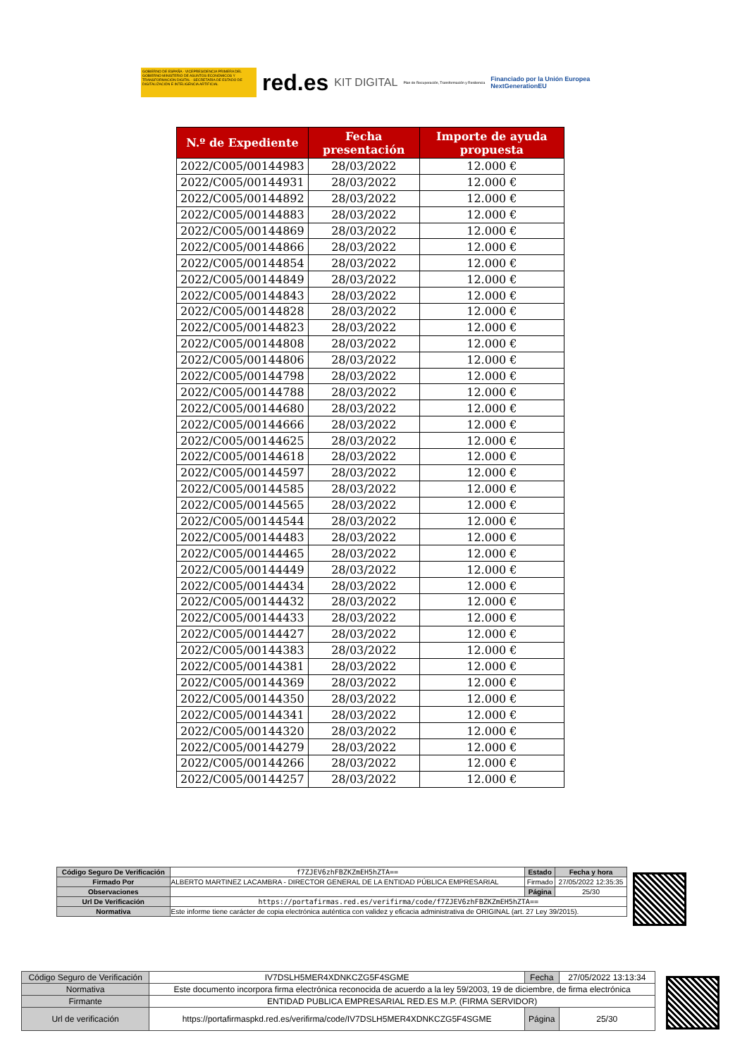GOBIERNO DE ESPAÑA · VICEPRESIDENCIA PRIMERA DEL GOBIERNO MINISTERIO DE ASUNTOS ECONÓMICOS Y TRANSFORMACIÓN DIGITAL · SECRETARÍA DE ESTADO DE DIGITALIZACIÓN E INTELIGENCIA ARTIFICIAL
red.es KIT DIGITAL Plan de Recuperación, Transformación y Resiliencia Financiado por la Unión Europea
NextGenerationEU
| N.º de Expediente | Fecha presentación | Importe de ayuda propuesta |
| --- | --- | --- |
| 2022/C005/00144983 | 28/03/2022 | 12.000 € |
| 2022/C005/00144931 | 28/03/2022 | 12.000 € |
| 2022/C005/00144892 | 28/03/2022 | 12.000 € |
| 2022/C005/00144883 | 28/03/2022 | 12.000 € |
| 2022/C005/00144869 | 28/03/2022 | 12.000 € |
| 2022/C005/00144866 | 28/03/2022 | 12.000 € |
| 2022/C005/00144854 | 28/03/2022 | 12.000 € |
| 2022/C005/00144849 | 28/03/2022 | 12.000 € |
| 2022/C005/00144843 | 28/03/2022 | 12.000 € |
| 2022/C005/00144828 | 28/03/2022 | 12.000 € |
| 2022/C005/00144823 | 28/03/2022 | 12.000 € |
| 2022/C005/00144808 | 28/03/2022 | 12.000 € |
| 2022/C005/00144806 | 28/03/2022 | 12.000 € |
| 2022/C005/00144798 | 28/03/2022 | 12.000 € |
| 2022/C005/00144788 | 28/03/2022 | 12.000 € |
| 2022/C005/00144680 | 28/03/2022 | 12.000 € |
| 2022/C005/00144666 | 28/03/2022 | 12.000 € |
| 2022/C005/00144625 | 28/03/2022 | 12.000 € |
| 2022/C005/00144618 | 28/03/2022 | 12.000 € |
| 2022/C005/00144597 | 28/03/2022 | 12.000 € |
| 2022/C005/00144585 | 28/03/2022 | 12.000 € |
| 2022/C005/00144565 | 28/03/2022 | 12.000 € |
| 2022/C005/00144544 | 28/03/2022 | 12.000 € |
| 2022/C005/00144483 | 28/03/2022 | 12.000 € |
| 2022/C005/00144465 | 28/03/2022 | 12.000 € |
| 2022/C005/00144449 | 28/03/2022 | 12.000 € |
| 2022/C005/00144434 | 28/03/2022 | 12.000 € |
| 2022/C005/00144432 | 28/03/2022 | 12.000 € |
| 2022/C005/00144433 | 28/03/2022 | 12.000 € |
| 2022/C005/00144427 | 28/03/2022 | 12.000 € |
| 2022/C005/00144383 | 28/03/2022 | 12.000 € |
| 2022/C005/00144381 | 28/03/2022 | 12.000 € |
| 2022/C005/00144369 | 28/03/2022 | 12.000 € |
| 2022/C005/00144350 | 28/03/2022 | 12.000 € |
| 2022/C005/00144341 | 28/03/2022 | 12.000 € |
| 2022/C005/00144320 | 28/03/2022 | 12.000 € |
| 2022/C005/00144279 | 28/03/2022 | 12.000 € |
| 2022/C005/00144266 | 28/03/2022 | 12.000 € |
| 2022/C005/00144257 | 28/03/2022 | 12.000 € |
| Código Seguro De Verificación | f7ZJEV6zhFBZKZmEH5hZTA== | Estado | Fecha y hora |
| Firmado Por | ALBERTO MARTINEZ LACAMBRA - DIRECTOR GENERAL DE LA ENTIDAD PÚBLICA EMPRESARIAL | Firmado | 27/05/2022 12:35:35 |
| Observaciones | | Página | 25/30 |
| Url De Verificación | https://portafirmas.red.es/verifirma/code/f7ZJEV6zhFBZKZmEH5hZTA== | | |
| Normativa | Este informe tiene carácter de copia electrónica auténtica con validez y eficacia administrativa de ORIGINAL (art. 27 Ley 39/2015). | | |
| Código Seguro de Verificación | IV7DSLH5MER4XDNKCZG5F4SGME | Fecha | 27/05/2022 13:13:34 |
| Normativa | Este documento incorpora firma electrónica reconocida de acuerdo a la ley 59/2003, 19 de diciembre, de firma electrónica | | |
| Firmante | ENTIDAD PUBLICA EMPRESARIAL RED.ES M.P. (FIRMA SERVIDOR) | | |
| Url de verificación | https://portafirmaspkd.red.es/verifirma/code/IV7DSLH5MER4XDNKCZG5F4SGME | Página | 25/30 |